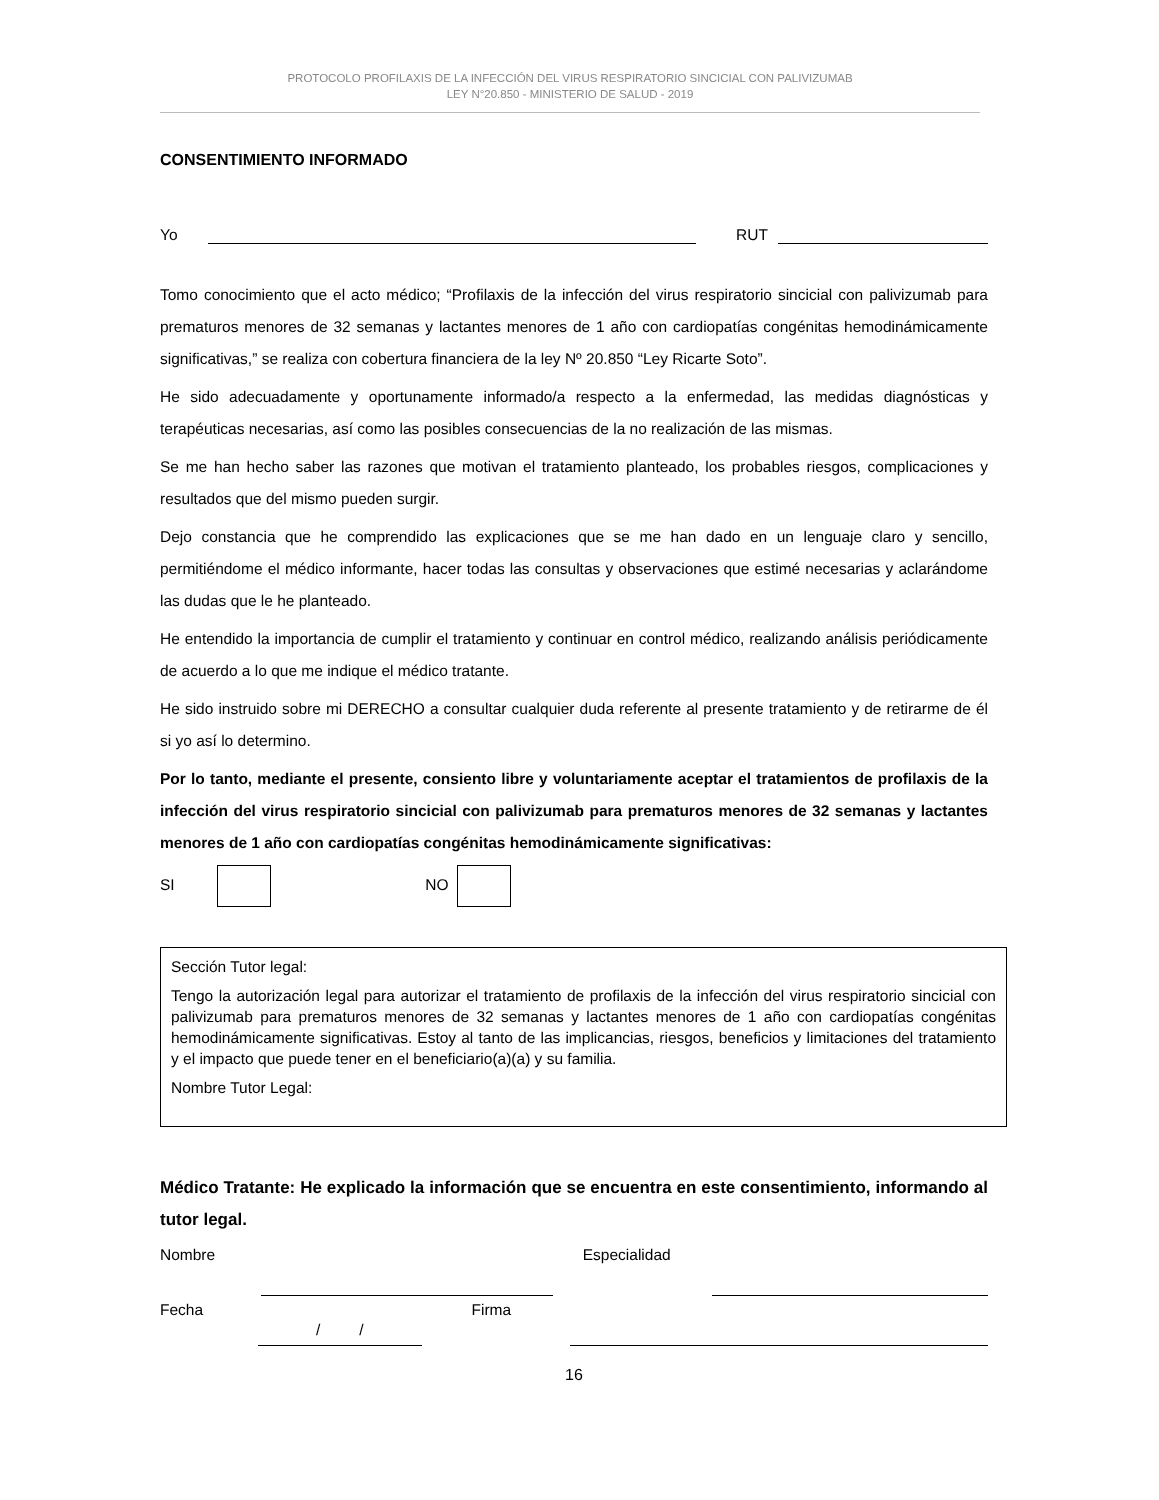PROTOCOLO PROFILAXIS DE LA INFECCIÓN DEL VIRUS RESPIRATORIO SINCICIAL CON PALIVIZUMAB
LEY N°20.850 - MINISTERIO DE SALUD - 2019
CONSENTIMIENTO INFORMADO
Yo RUT
Tomo conocimiento que el acto médico; “Profilaxis de la infección del virus respiratorio sincicial con palivizumab para prematuros menores de 32 semanas y lactantes menores de 1 año con cardiopatías congénitas hemodinámicamente significativas,” se realiza con cobertura financiera de la ley Nº 20.850 “Ley Ricarte Soto”.
He sido adecuadamente y oportunamente informado/a respecto a la enfermedad, las medidas diagnósticas y terapéuticas necesarias, así como las posibles consecuencias de la no realización de las mismas.
Se me han hecho saber las razones que motivan el tratamiento planteado, los probables riesgos, complicaciones y resultados que del mismo pueden surgir.
Dejo constancia que he comprendido las explicaciones que se me han dado en un lenguaje claro y sencillo, permitiéndome el médico informante, hacer todas las consultas y observaciones que estimé necesarias y aclarándome las dudas que le he planteado.
He entendido la importancia de cumplir el tratamiento y continuar en control médico, realizando análisis periódicamente de acuerdo a lo que me indique el médico tratante.
He sido instruido sobre mi DERECHO a consultar cualquier duda referente al presente tratamiento y de retirarme de él si yo así lo determino.
Por lo tanto, mediante el presente, consiento libre y voluntariamente aceptar el tratamientos de profilaxis de la infección del virus respiratorio sincicial con palivizumab para prematuros menores de 32 semanas y lactantes menores de 1 año con cardiopatías congénitas hemodinámicamente significativas:
SI NO
Sección Tutor legal:
Tengo la autorización legal para autorizar el tratamiento de profilaxis de la infección del virus respiratorio sincicial con palivizumab para prematuros menores de 32 semanas y lactantes menores de 1 año con cardiopatías congénitas hemodinámicamente significativas. Estoy al tanto de las implicancias, riesgos, beneficios y limitaciones del tratamiento y el impacto que puede tener en el beneficiario(a)(a) y su familia.
Nombre Tutor Legal:
Médico Tratante: He explicado la información que se encuentra en este consentimiento, informando al tutor legal.
Nombre Especialidad
Fecha / / Firma
16